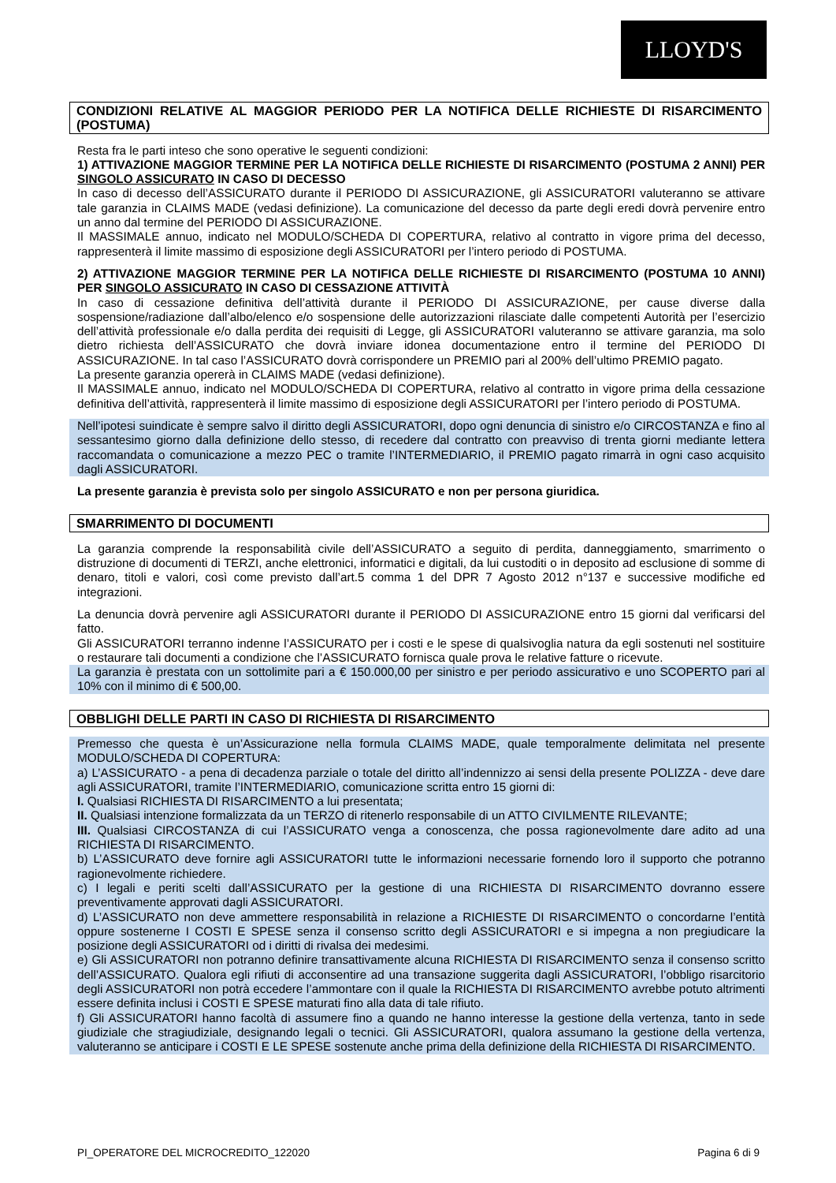LLOYD'S
CONDIZIONI RELATIVE AL MAGGIOR PERIODO PER LA NOTIFICA DELLE RICHIESTE DI RISARCIMENTO (POSTUMA)
Resta fra le parti inteso che sono operative le seguenti condizioni:
1) ATTIVAZIONE MAGGIOR TERMINE PER LA NOTIFICA DELLE RICHIESTE DI RISARCIMENTO (POSTUMA 2 ANNI) PER SINGOLO ASSICURATO IN CASO DI DECESSO
In caso di decesso dell’ASSICURATO durante il PERIODO DI ASSICURAZIONE, gli ASSICURATORI valuteranno se attivare tale garanzia in CLAIMS MADE (vedasi definizione). La comunicazione del decesso da parte degli eredi dovrà pervenire entro un anno dal termine del PERIODO DI ASSICURAZIONE.
Il MASSIMALE annuo, indicato nel MODULO/SCHEDA DI COPERTURA, relativo al contratto in vigore prima del decesso, rappresenterà il limite massimo di esposizione degli ASSICURATORI per l’intero periodo di POSTUMA.
2) ATTIVAZIONE MAGGIOR TERMINE PER LA NOTIFICA DELLE RICHIESTE DI RISARCIMENTO (POSTUMA 10 ANNI) PER SINGOLO ASSICURATO IN CASO DI CESSAZIONE ATTIVITÀ
In caso di cessazione definitiva dell’attività durante il PERIODO DI ASSICURAZIONE, per cause diverse dalla sospensione/radiazione dall’albo/elenco e/o sospensione delle autorizzazioni rilasciate dalle competenti Autorità per l’esercizio dell’attività professionale e/o dalla perdita dei requisiti di Legge, gli ASSICURATORI valuteranno se attivare garanzia, ma solo dietro richiesta dell’ASSICURATO che dovrà inviare idonea documentazione entro il termine del PERIODO DI ASSICURAZIONE. In tal caso l’ASSICURATO dovrà corrispondere un PREMIO pari al 200% dell’ultimo PREMIO pagato.
La presente garanzia opererà in CLAIMS MADE (vedasi definizione).
Il MASSIMALE annuo, indicato nel MODULO/SCHEDA DI COPERTURA, relativo al contratto in vigore prima della cessazione definitiva dell’attività, rappresenterà il limite massimo di esposizione degli ASSICURATORI per l’intero periodo di POSTUMA.
Nell’ipotesi suindicate è sempre salvo il diritto degli ASSICURATORI, dopo ogni denuncia di sinistro e/o CIRCOSTANZA e fino al sessantesimo giorno dalla definizione dello stesso, di recedere dal contratto con preavviso di trenta giorni mediante lettera raccomandata o comunicazione a mezzo PEC o tramite l’INTERMEDIARIO, il PREMIO pagato rimarrà in ogni caso acquisito dagli ASSICURATORI.
La presente garanzia è prevista solo per singolo ASSICURATO e non per persona giuridica.
SMARRIMENTO DI DOCUMENTI
La garanzia comprende la responsabilità civile dell’ASSICURATO a seguito di perdita, danneggiamento, smarrimento o distruzione di documenti di TERZI, anche elettronici, informatici e digitali, da lui custoditi o in deposito ad esclusione di somme di denaro, titoli e valori, così come previsto dall’art.5 comma 1 del DPR 7 Agosto 2012 n°137 e successive modifiche ed integrazioni.
La denuncia dovrà pervenire agli ASSICURATORI durante il PERIODO DI ASSICURAZIONE entro 15 giorni dal verificarsi del fatto.
Gli ASSICURATORI terranno indenne l’ASSICURATO per i costi e le spese di qualsivoglia natura da egli sostenuti nel sostituire o restaurare tali documenti a condizione che l’ASSICURATO fornisca quale prova le relative fatture o ricevute.
La garanzia è prestata con un sottolimite pari a € 150.000,00 per sinistro e per periodo assicurativo e uno SCOPERTO pari al 10% con il minimo di € 500,00.
OBBLIGHI DELLE PARTI IN CASO DI RICHIESTA DI RISARCIMENTO
Premesso che questa è un’Assicurazione nella formula CLAIMS MADE, quale temporalmente delimitata nel presente MODULO/SCHEDA DI COPERTURA:
a) L’ASSICURATO - a pena di decadenza parziale o totale del diritto all’indennizzo ai sensi della presente POLIZZA - deve dare agli ASSICURATORI, tramite l’INTERMEDIARIO, comunicazione scritta entro 15 giorni di:
I. Qualsiasi RICHIESTA DI RISARCIMENTO a lui presentata;
II. Qualsiasi intenzione formalizzata da un TERZO di ritenerlo responsabile di un ATTO CIVILMENTE RILEVANTE;
III. Qualsiasi CIRCOSTANZA di cui l’ASSICURATO venga a conoscenza, che possa ragionevolmente dare adito ad una RICHIESTA DI RISARCIMENTO.
b) L’ASSICURATO deve fornire agli ASSICURATORI tutte le informazioni necessarie fornendo loro il supporto che potranno ragionevolmente richiedere.
c) I legali e periti scelti dall’ASSICURATO per la gestione di una RICHIESTA DI RISARCIMENTO dovranno essere preventivamente approvati dagli ASSICURATORI.
d) L’ASSICURATO non deve ammettere responsabilità in relazione a RICHIESTE DI RISARCIMENTO o concordarne l’entità oppure sostenerne I COSTI E SPESE senza il consenso scritto degli ASSICURATORI e si impegna a non pregiudicare la posizione degli ASSICURATORI od i diritti di rivalsa dei medesimi.
e) Gli ASSICURATORI non potranno definire transattivamente alcuna RICHIESTA DI RISARCIMENTO senza il consenso scritto dell’ASSICURATO. Qualora egli rifiuti di acconsentire ad una transazione suggerita dagli ASSICURATORI, l’obbligo risarcitorio degli ASSICURATORI non potrà eccedere l’ammontare con il quale la RICHIESTA DI RISARCIMENTO avrebbe potuto altrimenti essere definita inclusi i COSTI E SPESE maturati fino alla data di tale rifiuto.
f) Gli ASSICURATORI hanno facoltà di assumere fino a quando ne hanno interesse la gestione della vertenza, tanto in sede giudiziale che stragiudiziale, designando legali o tecnici. Gli ASSICURATORI, qualora assumano la gestione della vertenza, valuteranno se anticipare i COSTI E LE SPESE sostenute anche prima della definizione della RICHIESTA DI RISARCIMENTO.
PI_OPERATORE DEL MICROCREDITO_122020 Pagina 6 di 9